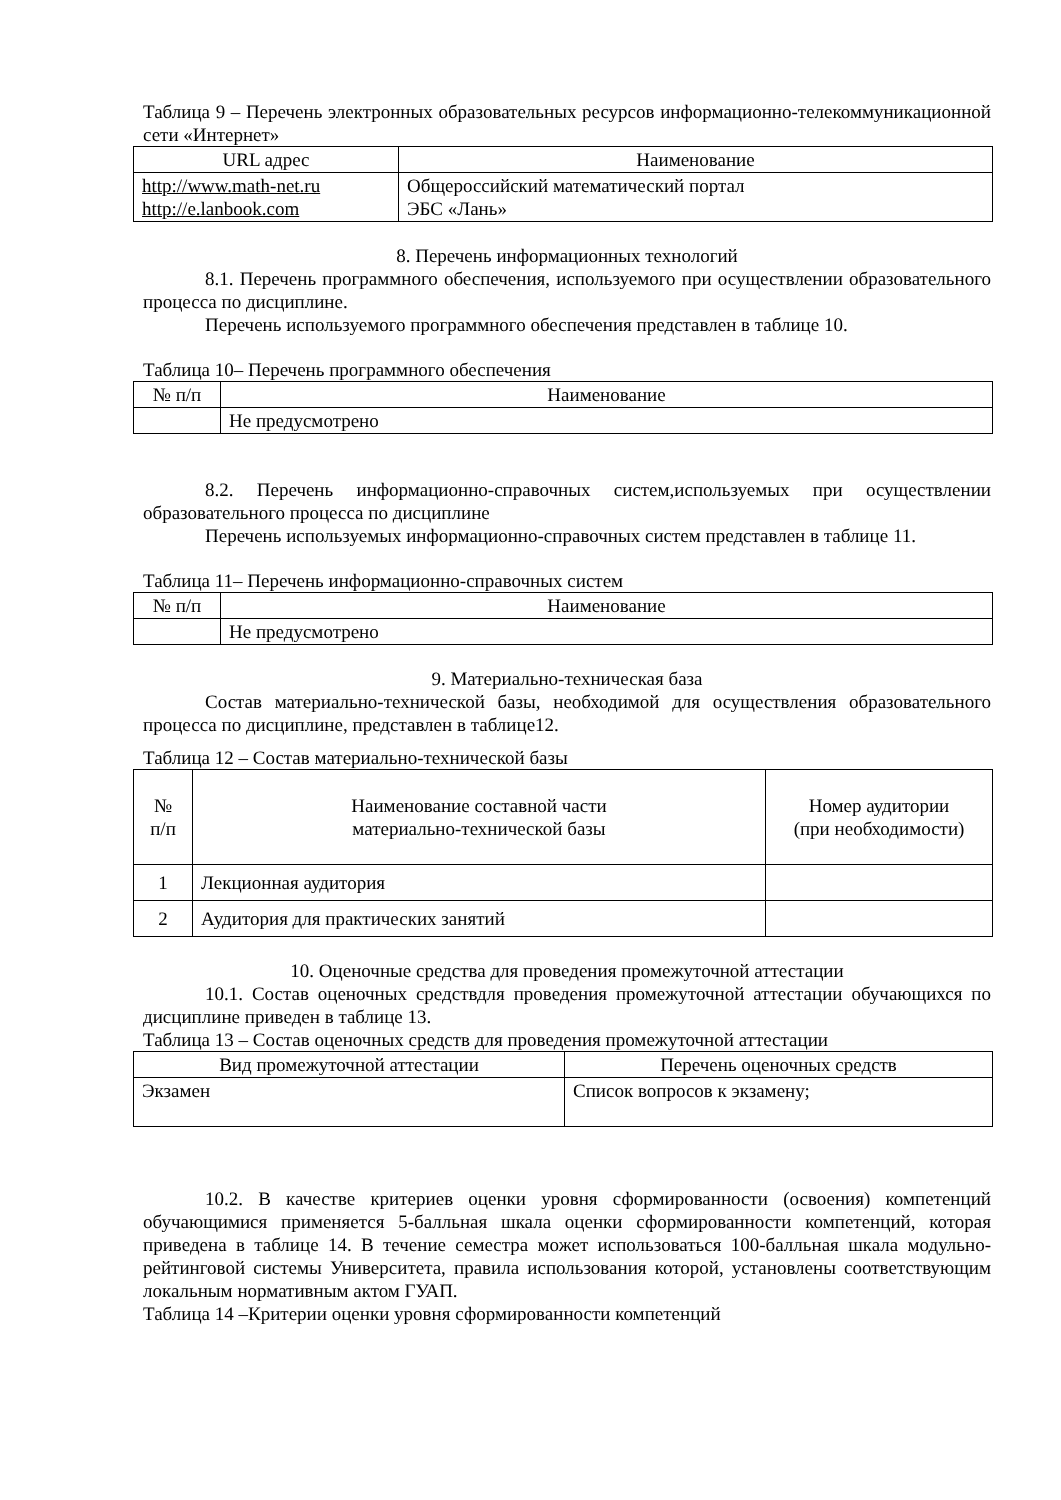Таблица 9 – Перечень электронных образовательных ресурсов информационно-телекоммуникационной сети «Интернет»
| URL адрес | Наименование |
| --- | --- |
| http://www.math-net.ru http://e.lanbook.com | Общероссийский математический портал ЭБС «Лань» |
8. Перечень информационных технологий
8.1. Перечень программного обеспечения, используемого при осуществлении образовательного процесса по дисциплине.
Перечень используемого программного обеспечения представлен в таблице 10.
Таблица 10– Перечень программного обеспечения
| № п/п | Наименование |
| --- | --- |
| | Не предусмотрено |
8.2. Перечень информационно-справочных систем,используемых при осуществлении образовательного процесса по дисциплине
Перечень используемых информационно-справочных систем представлен в таблице 11.
Таблица 11– Перечень информационно-справочных систем
| № п/п | Наименование |
| --- | --- |
| | Не предусмотрено |
9. Материально-техническая база
Состав материально-технической базы, необходимой для осуществления образовательного процесса по дисциплине, представлен в таблице12.
Таблица 12 – Состав материально-технической базы
| № п/п | Наименование составной части материально-технической базы | Номер аудитории (при необходимости) |
| --- | --- | --- |
| 1 | Лекционная аудитория | |
| 2 | Аудитория для практических занятий | |
10. Оценочные средства для проведения промежуточной аттестации
10.1. Состав оценочных средствдля проведения промежуточной аттестации обучающихся по дисциплине приведен в таблице 13.
Таблица 13 – Состав оценочных средств для проведения промежуточной аттестации
| Вид промежуточной аттестации | Перечень оценочных средств |
| --- | --- |
| Экзамен | Список вопросов к экзамену; |
10.2. В качестве критериев оценки уровня сформированности (освоения) компетенций обучающимися применяется 5-балльная шкала оценки сформированности компетенций, которая приведена в таблице 14. В течение семестра может использоваться 100-балльная шкала модульно-рейтинговой системы Университета, правила использования которой, установлены соответствующим локальным нормативным актом ГУАП.
Таблица 14 –Критерии оценки уровня сформированности компетенций